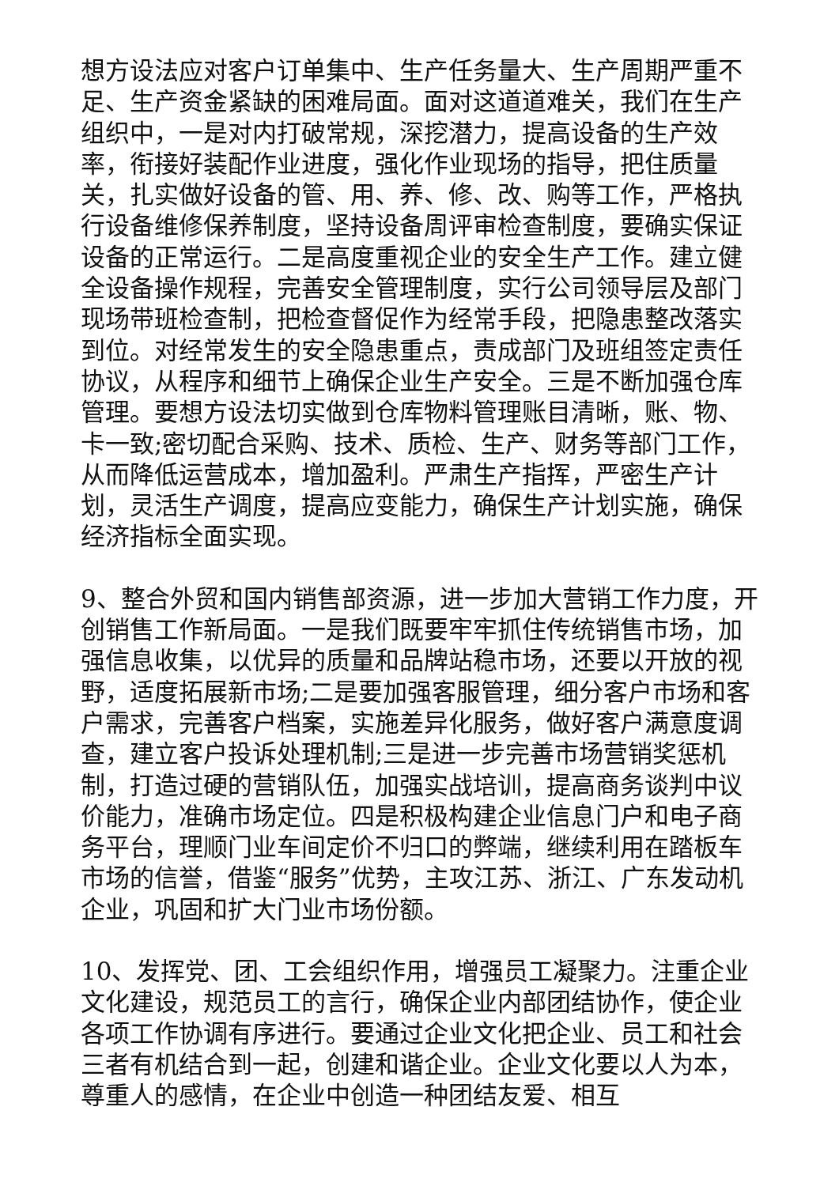想方设法应对客户订单集中、生产任务量大、生产周期严重不足、生产资金紧缺的困难局面。面对这道道难关，我们在生产组织中，一是对内打破常规，深挖潜力，提高设备的生产效率，衔接好装配作业进度，强化作业现场的指导，把住质量关，扎实做好设备的管、用、养、修、改、购等工作，严格执行设备维修保养制度，坚持设备周评审检查制度，要确实保证设备的正常运行。二是高度重视企业的安全生产工作。建立健全设备操作规程，完善安全管理制度，实行公司领导层及部门现场带班检查制，把检查督促作为经常手段，把隐患整改落实到位。对经常发生的安全隐患重点，责成部门及班组签定责任协议，从程序和细节上确保企业生产安全。三是不断加强仓库管理。要想方设法切实做到仓库物料管理账目清晰，账、物、卡一致;密切配合采购、技术、质检、生产、财务等部门工作，从而降低运营成本，增加盈利。严肃生产指挥，严密生产计划，灵活生产调度，提高应变能力，确保生产计划实施，确保经济指标全面实现。
9、整合外贸和国内销售部资源，进一步加大营销工作力度，开创销售工作新局面。一是我们既要牢牢抓住传统销售市场，加强信息收集，以优异的质量和品牌站稳市场，还要以开放的视野，适度拓展新市场;二是要加强客服管理，细分客户市场和客户需求，完善客户档案，实施差异化服务，做好客户满意度调查，建立客户投诉处理机制;三是进一步完善市场营销奖惩机制，打造过硬的营销队伍，加强实战培训，提高商务谈判中议价能力，准确市场定位。四是积极构建企业信息门户和电子商务平台，理顺门业车间定价不归口的弊端，继续利用在踏板车市场的信誉，借鉴“服务”优势，主攻江苏、浙江、广东发动机企业，巩固和扩大门业市场份额。
10、发挥党、团、工会组织作用，增强员工凝聚力。注重企业文化建设，规范员工的言行，确保企业内部团结协作，使企业各项工作协调有序进行。要通过企业文化把企业、员工和社会三者有机结合到一起，创建和谐企业。企业文化要以人为本，尊重人的感情，在企业中创造一种团结友爱、相互